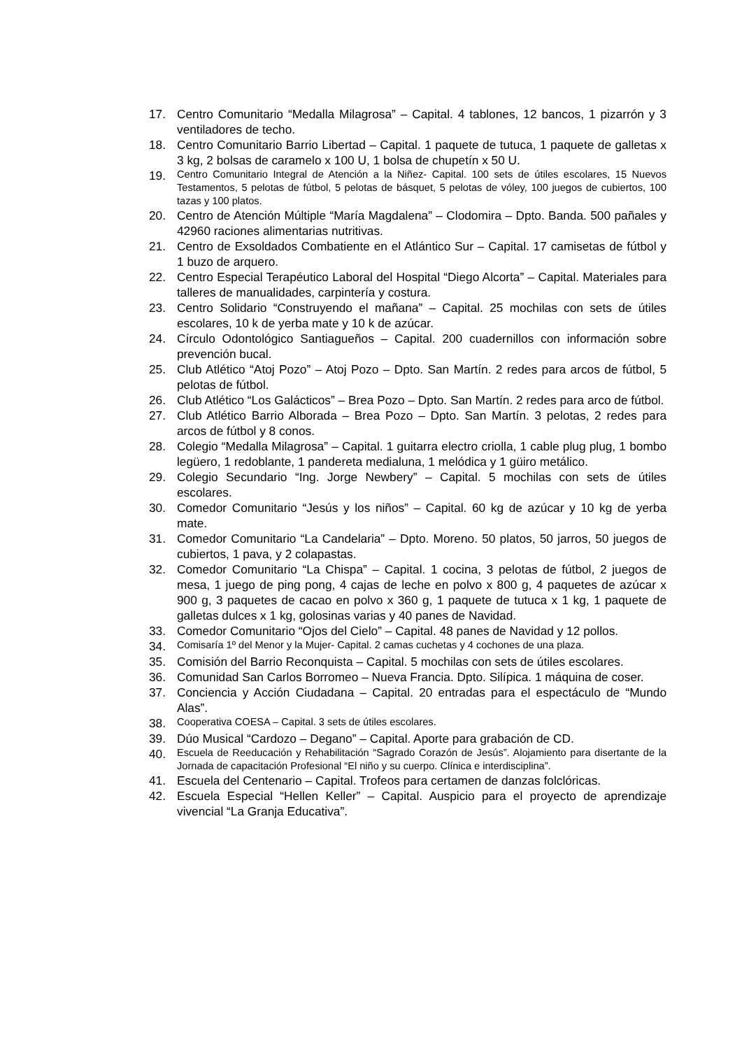17. Centro Comunitario “Medalla Milagrosa” – Capital. 4 tablones, 12 bancos, 1 pizarrón y 3 ventiladores de techo.
18. Centro Comunitario Barrio Libertad – Capital. 1 paquete de tutuca, 1 paquete de galletas x 3 kg, 2 bolsas de caramelo x 100 U, 1 bolsa de chupetín x 50 U.
19. Centro Comunitario Integral de Atención a la Niñez- Capital. 100 sets de útiles escolares, 15 Nuevos Testamentos, 5 pelotas de fútbol, 5 pelotas de básquet, 5 pelotas de vóley, 100 juegos de cubiertos, 100 tazas y 100 platos.
20. Centro de Atención Múltiple “María Magdalena” – Clodomira – Dpto. Banda. 500 pañales y 42960 raciones alimentarias nutritivas.
21. Centro de Exsoldados Combatiente en el Atlántico Sur – Capital. 17 camisetas de fútbol y 1 buzo de arquero.
22. Centro Especial Terapéutico Laboral del Hospital “Diego Alcorta” – Capital. Materiales para talleres de manualidades, carpintería y costura.
23. Centro Solidario “Construyendo el mañana” – Capital. 25 mochilas con sets de útiles escolares, 10 k de yerba mate y 10 k de azúcar.
24. Círculo Odontológico Santiagueños – Capital. 200 cuadernillos con información sobre prevención bucal.
25. Club Atlético “Atoj Pozo” – Atoj Pozo – Dpto. San Martín. 2 redes para arcos de fútbol, 5 pelotas de fútbol.
26. Club Atlético “Los Galácticos” – Brea Pozo – Dpto. San Martín. 2 redes para arco de fútbol.
27. Club Atlético Barrio Alborada – Brea Pozo – Dpto. San Martín. 3 pelotas, 2 redes para arcos de fútbol y 8 conos.
28. Colegio “Medalla Milagrosa” – Capital. 1 guitarra electro criolla, 1 cable plug plug, 1 bombo legüero, 1 redoblante, 1 pandereta medialuna, 1 melódica y 1 güiro metálico.
29. Colegio Secundario “Ing. Jorge Newbery” – Capital. 5 mochilas con sets de útiles escolares.
30. Comedor Comunitario “Jesús y los niños” – Capital. 60 kg de azúcar y 10 kg de yerba mate.
31. Comedor Comunitario “La Candelaria” – Dpto. Moreno. 50 platos, 50 jarros, 50 juegos de cubiertos, 1 pava, y 2 colapastas.
32. Comedor Comunitario “La Chispa” – Capital. 1 cocina, 3 pelotas de fútbol, 2 juegos de mesa, 1 juego de ping pong, 4 cajas de leche en polvo x 800 g, 4 paquetes de azúcar x 900 g, 3 paquetes de cacao en polvo x 360 g, 1 paquete de tutuca x 1 kg, 1 paquete de galletas dulces x 1 kg, golosinas varias y 40 panes de Navidad.
33. Comedor Comunitario “Ojos del Cielo” – Capital. 48 panes de Navidad y 12 pollos.
34. Comisaría 1º del Menor y la Mujer- Capital. 2 camas cuchetas y 4 cochones de una plaza.
35. Comisión del Barrio Reconquista – Capital. 5 mochilas con sets de útiles escolares.
36. Comunidad San Carlos Borromeo – Nueva Francia. Dpto. Silípica. 1 máquina de coser.
37. Conciencia y Acción Ciudadana – Capital. 20 entradas para el espectáculo de “Mundo Alas”.
38. Cooperativa COESA – Capital. 3 sets de útiles escolares.
39. Dúo Musical “Cardozo – Degano” – Capital. Aporte para grabación de CD.
40. Escuela de Reeducación y Rehabilitación “Sagrado Corazón de Jesús”. Alojamiento para disertante de la Jornada de capacitación Profesional “El niño y su cuerpo. Clínica e interdisciplina”.
41. Escuela del Centenario – Capital. Trofeos para certamen de danzas folclóricas.
42. Escuela Especial “Hellen Keller” – Capital. Auspicio para el proyecto de aprendizaje vivencial “La Granja Educativa”.